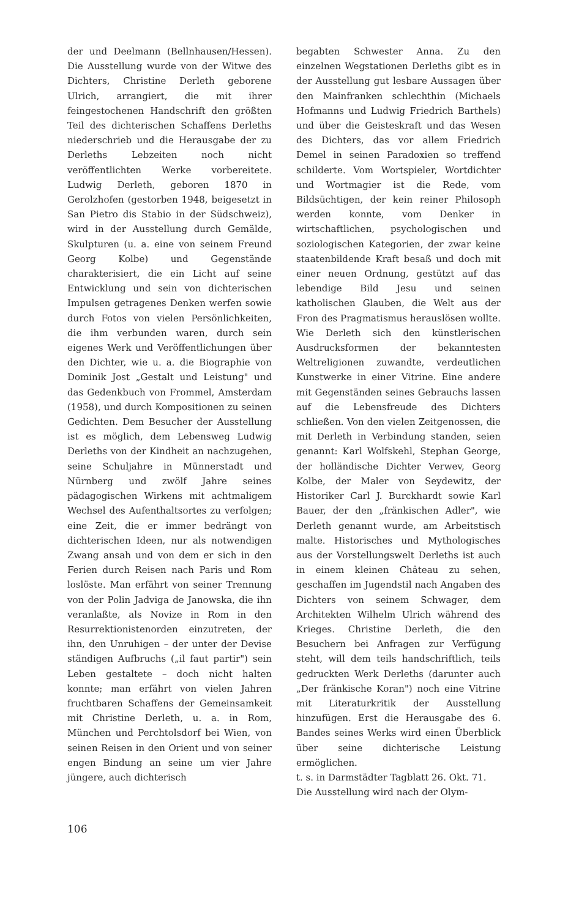der und Deelmann (Bellnhausen/Hessen). Die Ausstellung wurde von der Witwe des Dichters, Christine Derleth geborene Ulrich, arrangiert, die mit ihrer feingestochenen Handschrift den größten Teil des dichterischen Schaffens Derleths niederschrieb und die Herausgabe der zu Derleths Lebzeiten noch nicht veröffentlichten Werke vorbereitete. Ludwig Derleth, geboren 1870 in Gerolzhofen (gestorben 1948, beigesetzt in San Pietro dis Stabio in der Südschweiz), wird in der Ausstellung durch Gemälde, Skulpturen (u. a. eine von seinem Freund Georg Kolbe) und Gegenstände charakterisiert, die ein Licht auf seine Entwicklung und sein von dichterischen Impulsen getragenes Denken werfen sowie durch Fotos von vielen Persönlichkeiten, die ihm verbunden waren, durch sein eigenes Werk und Veröffentlichungen über den Dichter, wie u. a. die Biographie von Dominik Jost „Gestalt und Leistung" und das Gedenkbuch von Frommel, Amsterdam (1958), und durch Kompositionen zu seinen Gedichten. Dem Besucher der Ausstellung ist es möglich, dem Lebensweg Ludwig Derleths von der Kindheit an nachzugehen, seine Schuljahre in Münnerstadt und Nürnberg und zwölf Jahre seines pädagogischen Wirkens mit achtmaligem Wechsel des Aufenthaltsortes zu verfolgen; eine Zeit, die er immer bedrängt von dichterischen Ideen, nur als notwendigen Zwang ansah und von dem er sich in den Ferien durch Reisen nach Paris und Rom loslöste. Man erfährt von seiner Trennung von der Polin Jadviga de Janowska, die ihn veranlaßte, als Novize in Rom in den Resurrektionistenorden einzutreten, der ihn, den Unruhigen – der unter der Devise ständigen Aufbruchs („il faut partir") sein Leben gestaltete – doch nicht halten konnte; man erfährt von vielen Jahren fruchtbaren Schaffens der Gemeinsamkeit mit Christine Derleth, u. a. in Rom, München und Perchtolsdorf bei Wien, von seinen Reisen in den Orient und von seiner engen Bindung an seine um vier Jahre jüngere, auch dichterisch
begabten Schwester Anna. Zu den einzelnen Wegstationen Derleths gibt es in der Ausstellung gut lesbare Aussagen über den Mainfranken schlechthin (Michaels Hofmanns und Ludwig Friedrich Barthels) und über die Geisteskraft und das Wesen des Dichters, das vor allem Friedrich Demel in seinen Paradoxien so treffend schilderte. Vom Wortspieler, Wortdichter und Wortmagier ist die Rede, vom Bildsüchtigen, der kein reiner Philosoph werden konnte, vom Denker in wirtschaftlichen, psychologischen und soziologischen Kategorien, der zwar keine staatenbildende Kraft besaß und doch mit einer neuen Ordnung, gestützt auf das lebendige Bild Jesu und seinen katholischen Glauben, die Welt aus der Fron des Pragmatismus herauslösen wollte. Wie Derleth sich den künstlerischen Ausdrucksformen der bekanntesten Weltreligionen zuwandte, verdeutlichen Kunstwerke in einer Vitrine. Eine andere mit Gegenständen seines Gebrauchs lassen auf die Lebensfreude des Dichters schließen. Von den vielen Zeitgenossen, die mit Derleth in Verbindung standen, seien genannt: Karl Wolfskehl, Stephan George, der holländische Dichter Verwev, Georg Kolbe, der Maler von Seydewitz, der Historiker Carl J. Burckhardt sowie Karl Bauer, der den „fränkischen Adler", wie Derleth genannt wurde, am Arbeitstisch malte. Historisches und Mythologisches aus der Vorstellungswelt Derleths ist auch in einem kleinen Château zu sehen, geschaffen im Jugendstil nach Angaben des Dichters von seinem Schwager, dem Architekten Wilhelm Ulrich während des Krieges. Christine Derleth, die den Besuchern bei Anfragen zur Verfügung steht, will dem teils handschriftlich, teils gedruckten Werk Derleths (darunter auch „Der fränkische Koran") noch eine Vitrine mit Literaturkritik der Ausstellung hinzufügen. Erst die Herausgabe des 6. Bandes seines Werks wird einen Überblick über seine dichterische Leistung ermöglichen.
t. s. in Darmstädter Tagblatt 26. Okt. 71.
Die Ausstellung wird nach der Olym-
106